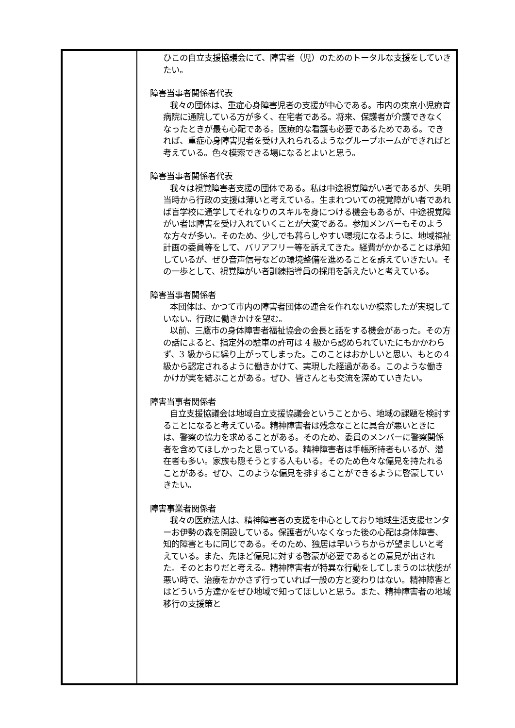| | ひこの自立支援協議会にて、障害者（児）のためのトータルな支援をしていきたい。 障害当事者関係者代表 我々の団体は、重症心身障害児者の支援が中心である。市内の東京小児療育病院に通院している方が多く、在宅者である。将来、保護者が介護できなくなったときが最も心配である。医療的な看護も必要であるためである。できれば、重症心身障害児者を受け入れられるようなグループホームができればと考えている。色々模索できる場になるとよいと思う。 障害当事者関係者代表 我々は視覚障害者支援の団体である。私は中途視覚障がい者であるが、失明当時から行政の支援は薄いと考えている。生まれついての視覚障がい者であれば盲学校に通学してそれなりのスキルを身につける機会もあるが、中途視覚障がい者は障害を受け入れていくことが大変である。参加メンバーもそのような方々が多い。そのため、少しでも暮らしやすい環境になるように、地域福祉計画の委員等をして、バリアフリー等を訴えてきた。経費がかかることは承知しているが、ぜひ音声信号などの環境整備を進めることを訴えていきたい。その一歩として、視覚障がい者訓練指導員の採用を訴えたいと考えている。 障害当事者関係者 本団体は、かつて市内の障害者団体の連合を作れないか模索したが実現していない。行政に働きかけを望む。 以前、三鷹市の身体障害者福祉協会の会長と話をする機会があった。その方の話によると、指定外の駐車の許可は 4 級から認められていたにもかかわらず、3 級からに繰り上がってしまった。このことはおかしいと思い、もとの４級から認定されるように働きかけて、実現した経過がある。このような働きかけが実を結ぶことがある。ぜひ、皆さんとも交流を深めていきたい。 障害当事者関係者 自立支援協議会は地域自立支援協議会ということから、地域の課題を検討することになると考えている。精神障害者は残念なことに具合が悪いときには、警察の協力を求めることがある。そのため、委員のメンバーに警察関係者を含めてほしかったと思っている。精神障害者は手帳所持者もいるが、潜在者も多い。家族も隠そうとする人もいる。そのため色々な偏見を持たれることがある。ぜひ、このような偏見を排することができるように啓蒙していきたい。 障害事業者関係者 我々の医療法人は、精神障害者の支援を中心としており地域生活支援センターお伊勢の森を開設している。保護者がいなくなった後の心配は身体障害、知的障害ともに同じである。そのため、独居は早いうちからが望ましいと考えている。また、先ほど偏見に対する啓蒙が必要であるとの意見が出された。そのとおりだと考える。精神障害者が特異な行動をしてしまうのは状態が悪い時で、治療をかかさず行っていれば一般の方と変わりはない。精神障害とはどういう方達かをぜひ地域で知ってほしいと思う。また、精神障害者の地域移行の支援策と |